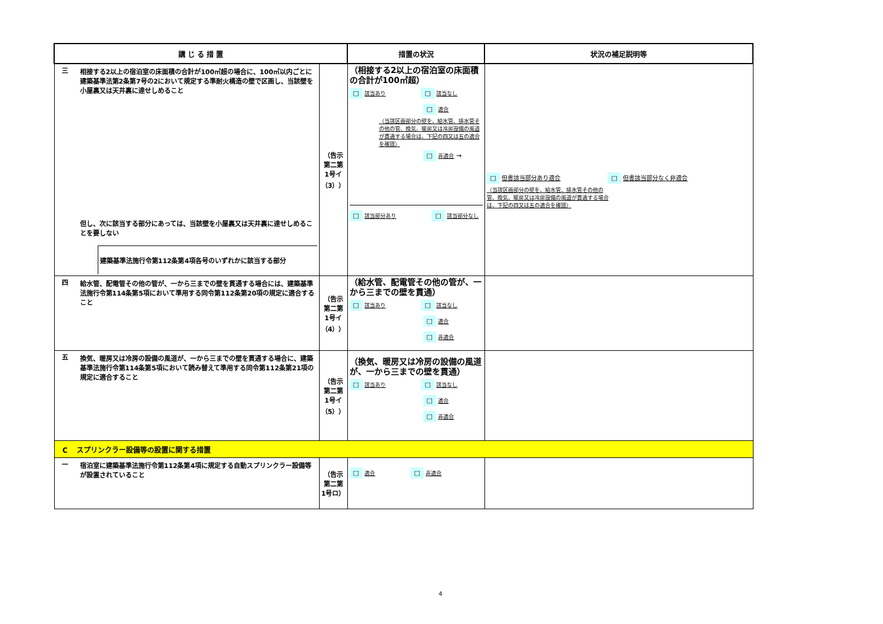| 講 じ る 措 置 | | 措置の状況 | 状況の補足説明等 |
| --- | --- | --- | --- |
| 三 相接する2以上の宿泊室の床面積の合計が100㎡超の場合に、100㎡以内ごとに建築基準法第2条第7号の2において規定する準耐火構造の壁で区画し、当該壁を小屋裏又は天井裏に達せしめること 但し、次に該当する部分にあっては、当該壁を小屋裏又は天井裏に達せしめることを要しない 建築基準法施行令第112条第4項各号のいずれかに該当する部分 | （告示 第二第 1号イ （3）） | （相接する2以上の宿泊室の床面積の合計が100㎡超） □ 該当あり □ 該当なし □ 適合 （当該区画部分の壁を、給水管、排水管その他の管、換気、暖房又は冷房設備の風道が貫通する場合は、下記の四又は五の適合を確認） □ 非適合 → □ 該当部分あり □ 該当部分なし | □ 但書該当部分あり適合 □ 但書該当部分なく非適合 （当該区画部分の壁を、給水管、排水管その他の管、換気、暖房又は冷房設備の風道が貫通する場合は、下記の四又は五の適合を確認） |
| 四 給水管、配電管その他の管が、一から三までの壁を貫通する場合には、建築基準法施行令第114条第5項において準用する同令第112条第20項の規定に適合すること | （告示 第二第 1号イ （4）） | （給水管、配電管その他の管が、一から三までの壁を貫通） □ 該当あり □ 該当なし □ 適合 □ 非適合 | |
| 五 換気、暖房又は冷房の設備の風道が、一から三までの壁を貫通する場合に、建築基準法施行令第114条第5項において読み替えて準用する同令第112条第21項の規定に適合すること | （告示 第二第 1号イ （5）） | （換気、暖房又は冷房の設備の風道が、一から三までの壁を貫通） □ 該当あり □ 該当なし □ 適合 □ 非適合 | |
| C スプリンクラー設備等の設置に関する措置 | | | |
| 一 宿泊室に建築基準法施行令第112条第4項に規定する自動スプリンクラー設備等が設置されていること | （告示 第二第 1号ロ） | □ 適合 □ 非適合 | |
4